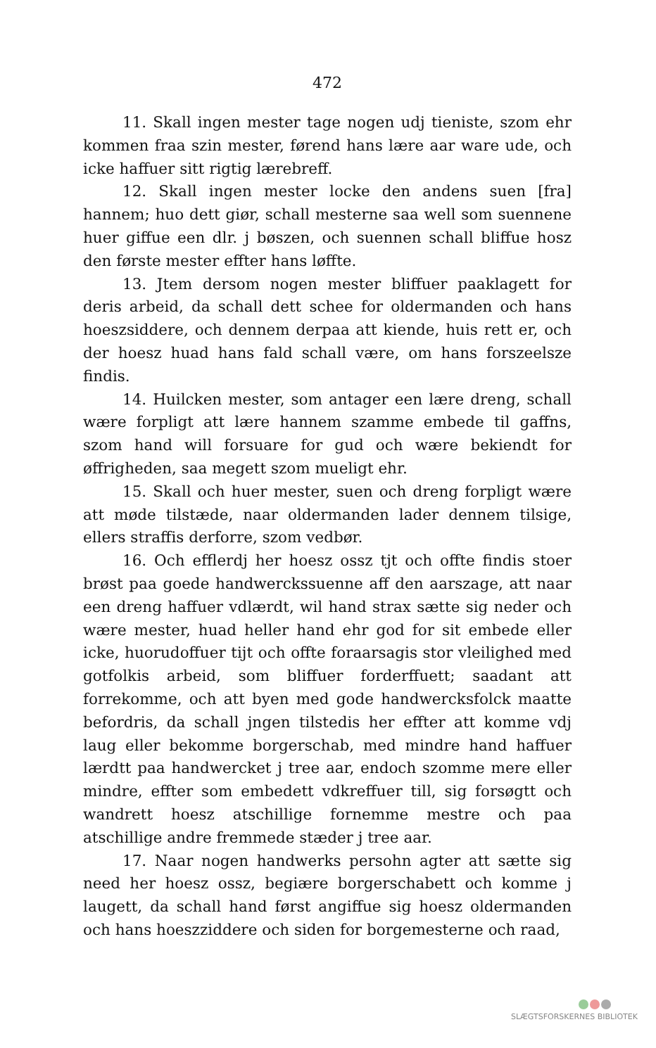472
11. Skall ingen mester tage nogen udj tieniste, szom ehr kommen fraa szin mester, førend hans lære aar ware ude, och icke haffuer sitt rigtig lærebreff.
12. Skall ingen mester locke den andens suen [fra] hannem; huo dett giør, schall mesterne saa well som suennene huer giffue een dlr. j bøszen, och suennen schall bliffue hosz den første mester effter hans løffte.
13. Jtem dersom nogen mester bliffuer paaklagett for deris arbeid, da schall dett schee for oldermanden och hans hoeszsiddere, och dennem derpaa att kiende, huis rett er, och der hoesz huad hans fald schall være, om hans forszeelsze findis.
14. Huilcken mester, som antager een lære dreng, schall wære forpligt att lære hannem szamme embede til gaffns, szom hand will forsuare for gud och wære bekiendt for øffrigheden, saa megett szom mueligt ehr.
15. Skall och huer mester, suen och dreng forpligt wære att møde tilstæde, naar oldermanden lader dennem tilsige, ellers straffis derforre, szom vedbør.
16. Och efflerdj her hoesz ossz tjt och offte findis stoer brøst paa goede handwerckssuenne aff den aarszage, att naar een dreng haffuer vdlærdt, wil hand strax sætte sig neder och wære mester, huad heller hand ehr god for sit embede eller icke, huorudoffuer tijt och offte foraarsagis stor vleilighed med gotfolkis arbeid, som bliffuer forderffuett; saadant att forrekomme, och att byen med gode handwercksfolck maatte befordris, da schall jngen tilstedis her effter att komme vdj laug eller bekomme borgerschab, med mindre hand haffuer lærdtt paa handwercket j tree aar, endoch szomme mere eller mindre, effter som embedett vdkreffuer till, sig forsøgtt och wandrett hoesz atschillige fornemme mestre och paa atschillige andre fremmede stæder j tree aar.
17. Naar nogen handwerks persohn agter att sætte sig need her hoesz ossz, begiære borgerschabett och komme j laugett, da schall hand først angiffue sig hoesz oldermanden och hans hoeszziddere och siden for borgemesterne och raad,
SLÆGTSFORSKERNES BIBLIOTEK